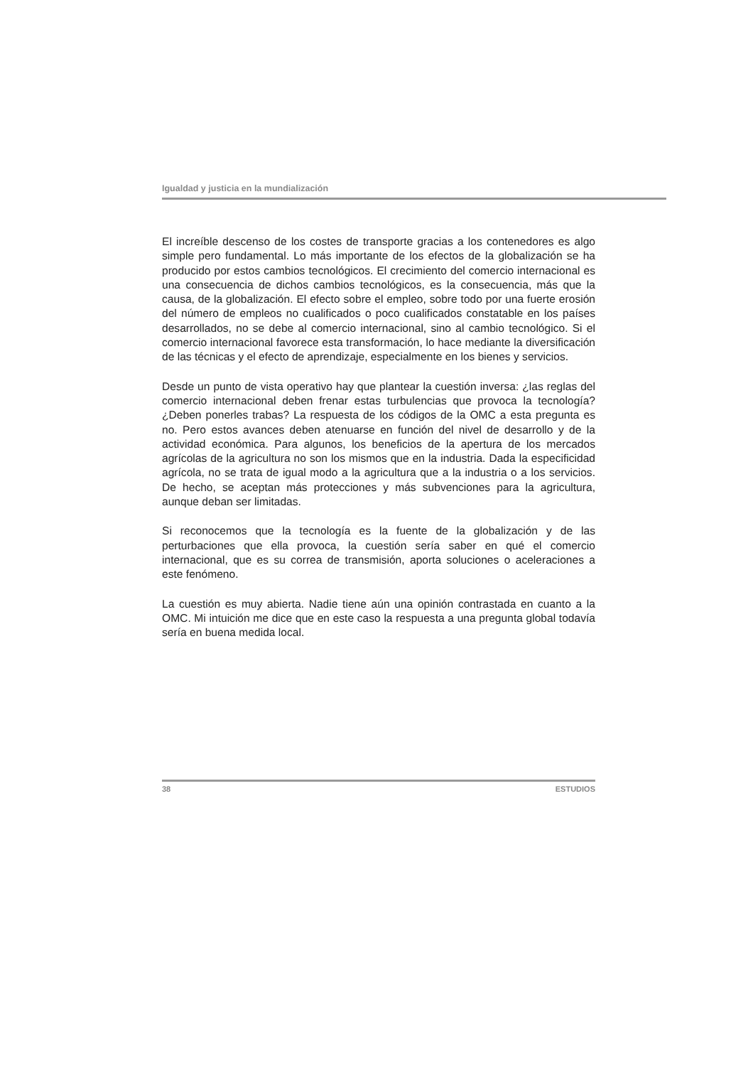Igualdad y justicia en la mundialización
El increíble descenso de los costes de transporte gracias a los contenedores es algo simple pero fundamental. Lo más importante de los efectos de la globalización se ha producido por estos cambios tecnológicos. El crecimiento del comercio internacional es una consecuencia de dichos cambios tecnológicos, es la consecuencia, más que la causa, de la globalización. El efecto sobre el empleo, sobre todo por una fuerte erosión del número de empleos no cualificados o poco cualificados constatable en los países desarrollados, no se debe al comercio internacional, sino al cambio tecnológico. Si el comercio internacional favorece esta transformación, lo hace mediante la diversificación de las técnicas y el efecto de aprendizaje, especialmente en los bienes y servicios.
Desde un punto de vista operativo hay que plantear la cuestión inversa: ¿las reglas del comercio internacional deben frenar estas turbulencias que provoca la tecnología? ¿Deben ponerles trabas? La respuesta de los códigos de la OMC a esta pregunta es no. Pero estos avances deben atenuarse en función del nivel de desarrollo y de la actividad económica. Para algunos, los beneficios de la apertura de los mercados agrícolas de la agricultura no son los mismos que en la industria. Dada la especificidad agrícola, no se trata de igual modo a la agricultura que a la industria o a los servicios. De hecho, se aceptan más protecciones y más subvenciones para la agricultura, aunque deban ser limitadas.
Si reconocemos que la tecnología es la fuente de la globalización y de las perturbaciones que ella provoca, la cuestión sería saber en qué el comercio internacional, que es su correa de transmisión, aporta soluciones o aceleraciones a este fenómeno.
La cuestión es muy abierta. Nadie tiene aún una opinión contrastada en cuanto a la OMC. Mi intuición me dice que en este caso la respuesta a una pregunta global todavía sería en buena medida local.
38 ESTUDIOS